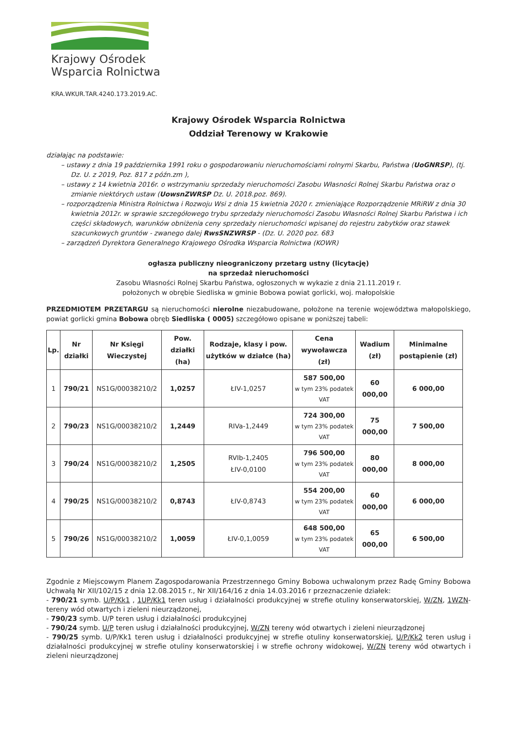Krajowy Ośrodek
Wsparcia Rolnictwa
KRA.WKUR.TAR.4240.173.2019.AC.
Krajowy Ośrodek Wsparcia Rolnictwa
Oddział Terenowy w Krakowie
działając na podstawie:
– ustawy z dnia 19 października 1991 roku o gospodarowaniu nieruchomościami rolnymi Skarbu, Państwa (UoGNRSP), (tj. Dz. U. z 2019, Poz. 817 z późn.zm ),
– ustawy z 14 kwietnia 2016r. o wstrzymaniu sprzedaży nieruchomości Zasobu Własności Rolnej Skarbu Państwa oraz o zmianie niektórych ustaw (UowsnZWRSP Dz. U. 2018.poz. 869).
– rozporządzenia Ministra Rolnictwa i Rozwoju Wsi z dnia 15 kwietnia 2020 r. zmieniające Rozporządzenie MRiRW z dnia 30 kwietnia 2012r. w sprawie szczegółowego trybu sprzedaży nieruchomości Zasobu Własności Rolnej Skarbu Państwa i ich części składowych, warunków obniżenia ceny sprzedaży nieruchomości wpisanej do rejestru zabytków oraz stawek szacunkowych gruntów - zwanego dalej RwsSNZWRSP - (Dz. U. 2020 poz. 683
– zarządzeń Dyrektora Generalnego Krajowego Ośrodka Wsparcia Rolnictwa (KOWR)
ogłasza publiczny nieograniczony przetarg ustny (licytację)
na sprzedaż nieruchomości
Zasobu Własności Rolnej Skarbu Państwa, ogłoszonych w wykazie z dnia 21.11.2019 r.
położonych w obrębie Siedliska w gminie Bobowa powiat gorlicki, woj. małopolskie
PRZEDMIOTEM PRZETARGU są nieruchomości nierolne niezabudowane, położone na terenie województwa małopolskiego, powiat gorlicki gmina Bobowa obręb Siedliska ( 0005) szczegółowo opisane w poniższej tabeli:
| Lp. | Nr działki | Nr Księgi Wieczystej | Pow. działki (ha) | Rodzaje, klasy i pow. użytków w działce (ha) | Cena wywoławcza (zł) | Wadium (zł) | Minimalne postąpienie (zł) |
| --- | --- | --- | --- | --- | --- | --- | --- |
| 1 | 790/21 | NS1G/00038210/2 | 1,0257 | ŁIV-1,0257 | 587 500,00 w tym 23% podatek VAT | 60 000,00 | 6 000,00 |
| 2 | 790/23 | NS1G/00038210/2 | 1,2449 | RIVa-1,2449 | 724 300,00 w tym 23% podatek VAT | 75 000,00 | 7 500,00 |
| 3 | 790/24 | NS1G/00038210/2 | 1,2505 | RVIb-1,2405 ŁIV-0,0100 | 796 500,00 w tym 23% podatek VAT | 80 000,00 | 8 000,00 |
| 4 | 790/25 | NS1G/00038210/2 | 0,8743 | ŁIV-0,8743 | 554 200,00 w tym 23% podatek VAT | 60 000,00 | 6 000,00 |
| 5 | 790/26 | NS1G/00038210/2 | 1,0059 | ŁIV-0,1,0059 | 648 500,00 w tym 23% podatek VAT | 65 000,00 | 6 500,00 |
Zgodnie z Miejscowym Planem Zagospodarowania Przestrzennego Gminy Bobowa uchwalonym przez Radę Gminy Bobowa Uchwałą Nr XII/102/15 z dnia 12.08.2015 r., Nr XII/164/16 z dnia 14.03.2016 r przeznaczenie działek:
- 790/21 symb. U/P/Kk1 , 1UP/Kk1 teren usług i działalności produkcyjnej w strefie otuliny konserwatorskiej, W/ZN, 1WZN- tereny wód otwartych i zieleni nieurządzonej,
- 790/23 symb. U/P teren usług i działalności produkcyjnej
- 790/24 symb. U/P teren usług i działalności produkcyjnej, W/ZN tereny wód otwartych i zieleni nieurządzonej
- 790/25 symb. U/P/Kk1 teren usług i działalności produkcyjnej w strefie otuliny konserwatorskiej, U/P/Kk2 teren usług i działalności produkcyjnej w strefie otuliny konserwatorskiej i w strefie ochrony widokowej, W/ZN tereny wód otwartych i zieleni nieurządzonej